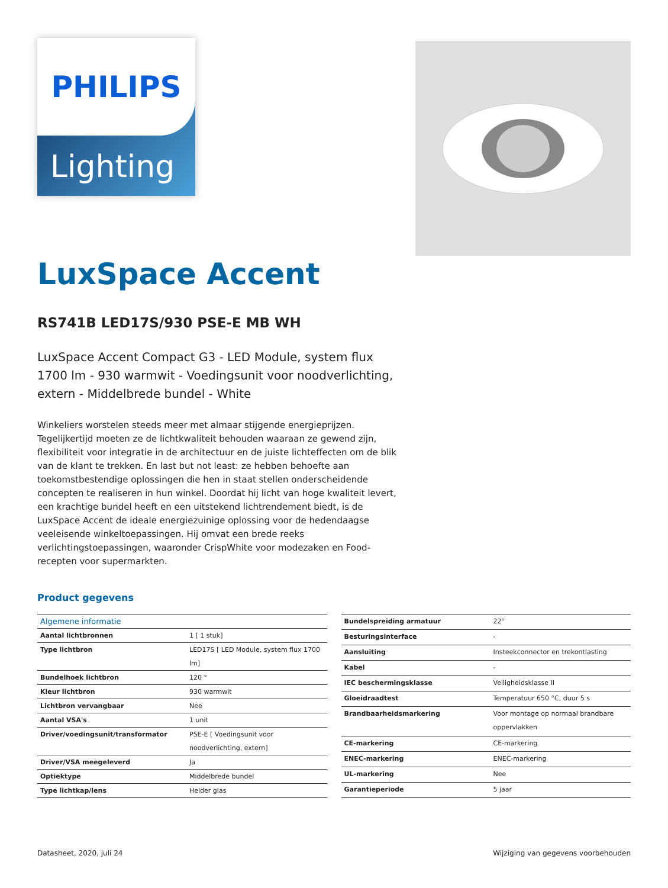Lighting
PHILIPS
LuxSpace Accent
RS741B LED17S/930 PSE-E MB WH
LuxSpace Accent Compact G3 - LED Module, system flux 1700 lm - 930 warmwit - Voedingsunit voor noodverlichting, extern - Middelbrede bundel - White
Winkeliers worstelen steeds meer met almaar stijgende energieprijzen. Tegelijkertijd moeten ze de lichtkwaliteit behouden waaraan ze gewend zijn, flexibiliteit voor integratie in de architectuur en de juiste lichteffecten om de blik van de klant te trekken. En last but not least: ze hebben behoefte aan toekomstbestendige oplossingen die hen in staat stellen onderscheidende concepten te realiseren in hun winkel. Doordat hij licht van hoge kwaliteit levert, een krachtige bundel heeft en een uitstekend lichtrendement biedt, is de LuxSpace Accent de ideale energiezuinige oplossing voor de hedendaagse veeleisende winkeltoepassingen. Hij omvat een brede reeks verlichtingstoepassingen, waaronder CrispWhite voor modezaken en Food-recepten voor supermarkten.
Product gegevens
| Algemene informatie | |
| --- | --- |
| Aantal lichtbronnen | 1 [ 1 stuk] |
| Type lichtbron | LED17S [ LED Module, system flux 1700 lm] |
| Bundelhoek lichtbron | 120 ° |
| Kleur lichtbron | 930 warmwit |
| Lichtbron vervangbaar | Nee |
| Aantal VSA's | 1 unit |
| Driver/voedingsunit/transformator | PSE-E [ Voedingsunit voor noodverlichting, extern] |
| Driver/VSA meegeleverd | Ja |
| Optiektype | Middelbrede bundel |
| Type lichtkap/lens | Helder glas |
| Bundelspreiding armatuur | 22° |
| Besturingsinterface | - |
| Aansluiting | Insteekconnector en trekontlasting |
| Kabel | - |
| IEC beschermingsklasse | Veiligheidsklasse II |
| Gloeidraadtest | Temperatuur 650 °C, duur 5 s |
| Brandbaarheidsmarkering | Voor montage op normaal brandbare oppervlakken |
| CE-markering | CE-markering |
| ENEC-markering | ENEC-markering |
| UL-markering | Nee |
| Garantieperiode | 5 jaar |
Datasheet, 2020, juli 24 Wijziging van gegevens voorbehouden